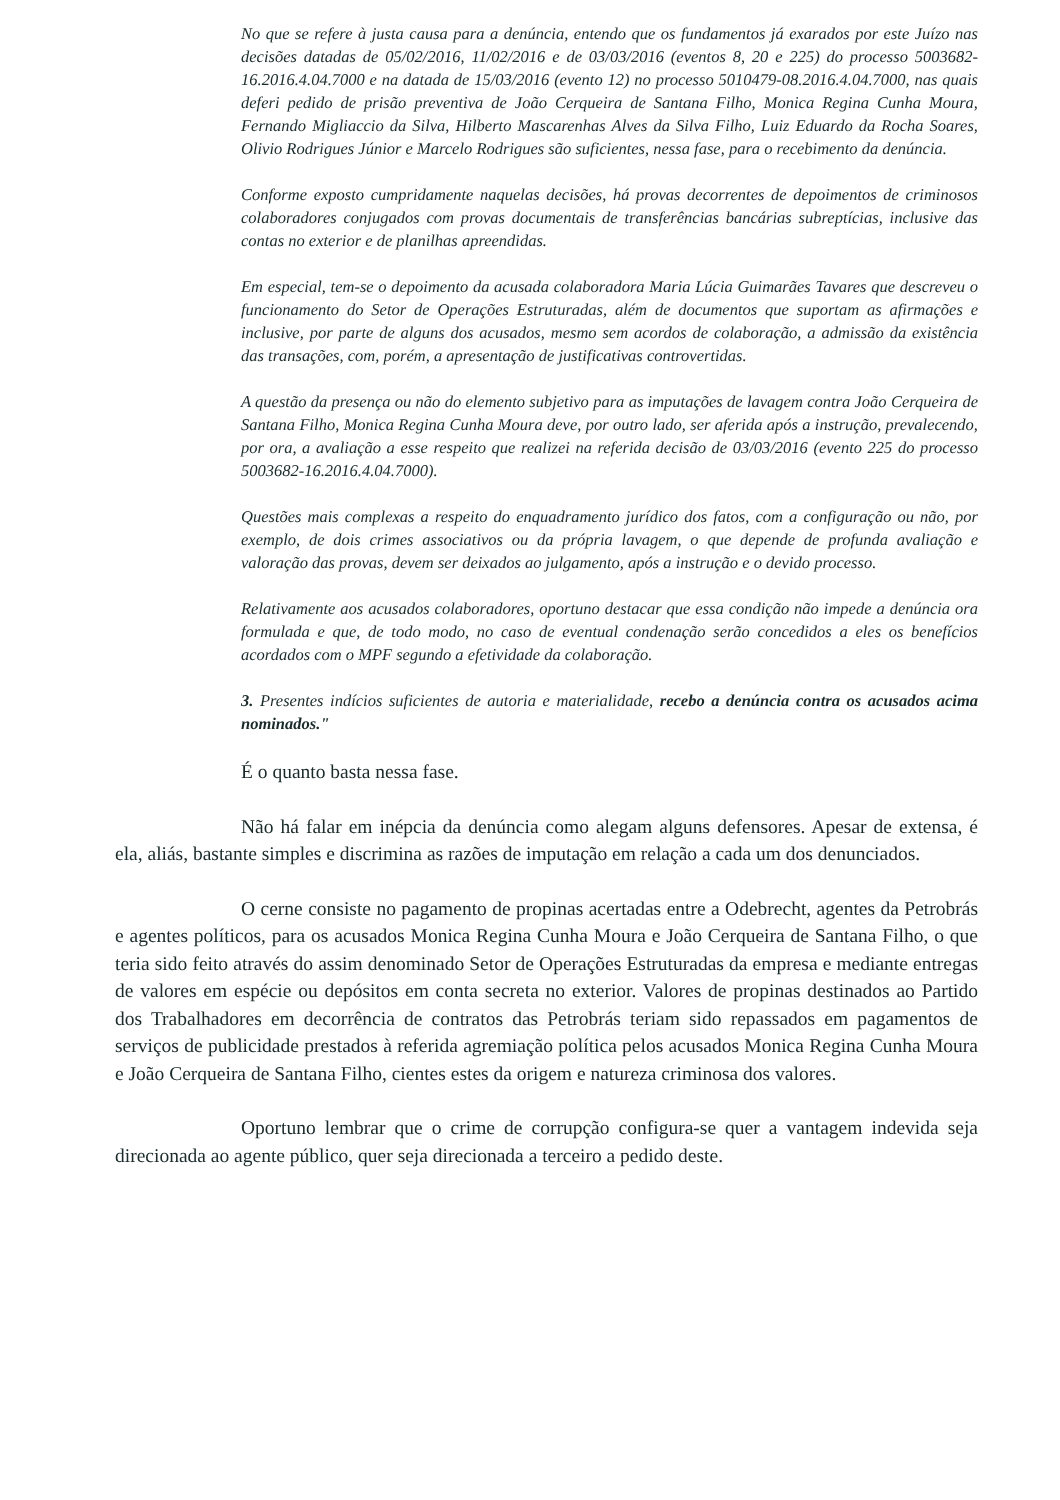No que se refere à justa causa para a denúncia, entendo que os fundamentos já exarados por este Juízo nas decisões datadas de 05/02/2016, 11/02/2016 e de 03/03/2016 (eventos 8, 20 e 225) do processo 5003682-16.2016.4.04.7000 e na datada de 15/03/2016 (evento 12) no processo 5010479-08.2016.4.04.7000, nas quais deferi pedido de prisão preventiva de João Cerqueira de Santana Filho, Monica Regina Cunha Moura, Fernando Migliaccio da Silva, Hilberto Mascarenhas Alves da Silva Filho, Luiz Eduardo da Rocha Soares, Olivio Rodrigues Júnior e Marcelo Rodrigues são suficientes, nessa fase, para o recebimento da denúncia.
Conforme exposto cumpridamente naquelas decisões, há provas decorrentes de depoimentos de criminosos colaboradores conjugados com provas documentais de transferências bancárias subreptícias, inclusive das contas no exterior e de planilhas apreendidas.
Em especial, tem-se o depoimento da acusada colaboradora Maria Lúcia Guimarães Tavares que descreveu o funcionamento do Setor de Operações Estruturadas, além de documentos que suportam as afirmações e inclusive, por parte de alguns dos acusados, mesmo sem acordos de colaboração, a admissão da existência das transações, com, porém, a apresentação de justificativas controvertidas.
A questão da presença ou não do elemento subjetivo para as imputações de lavagem contra João Cerqueira de Santana Filho, Monica Regina Cunha Moura deve, por outro lado, ser aferida após a instrução, prevalecendo, por ora, a avaliação a esse respeito que realizei na referida decisão de 03/03/2016 (evento 225 do processo 5003682-16.2016.4.04.7000).
Questões mais complexas a respeito do enquadramento jurídico dos fatos, com a configuração ou não, por exemplo, de dois crimes associativos ou da própria lavagem, o que depende de profunda avaliação e valoração das provas, devem ser deixados ao julgamento, após a instrução e o devido processo.
Relativamente aos acusados colaboradores, oportuno destacar que essa condição não impede a denúncia ora formulada e que, de todo modo, no caso de eventual condenação serão concedidos a eles os benefícios acordados com o MPF segundo a efetividade da colaboração.
3. Presentes indícios suficientes de autoria e materialidade, recebo a denúncia contra os acusados acima nominados."
É o quanto basta nessa fase.
Não há falar em inépcia da denúncia como alegam alguns defensores. Apesar de extensa, é ela, aliás, bastante simples e discrimina as razões de imputação em relação a cada um dos denunciados.
O cerne consiste no pagamento de propinas acertadas entre a Odebrecht, agentes da Petrobrás e agentes políticos, para os acusados Monica Regina Cunha Moura e João Cerqueira de Santana Filho, o que teria sido feito através do assim denominado Setor de Operações Estruturadas da empresa e mediante entregas de valores em espécie ou depósitos em conta secreta no exterior. Valores de propinas destinados ao Partido dos Trabalhadores em decorrência de contratos das Petrobrás teriam sido repassados em pagamentos de serviços de publicidade prestados à referida agremiação política pelos acusados Monica Regina Cunha Moura e João Cerqueira de Santana Filho, cientes estes da origem e natureza criminosa dos valores.
Oportuno lembrar que o crime de corrupção configura-se quer a vantagem indevida seja direcionada ao agente público, quer seja direcionada a terceiro a pedido deste.